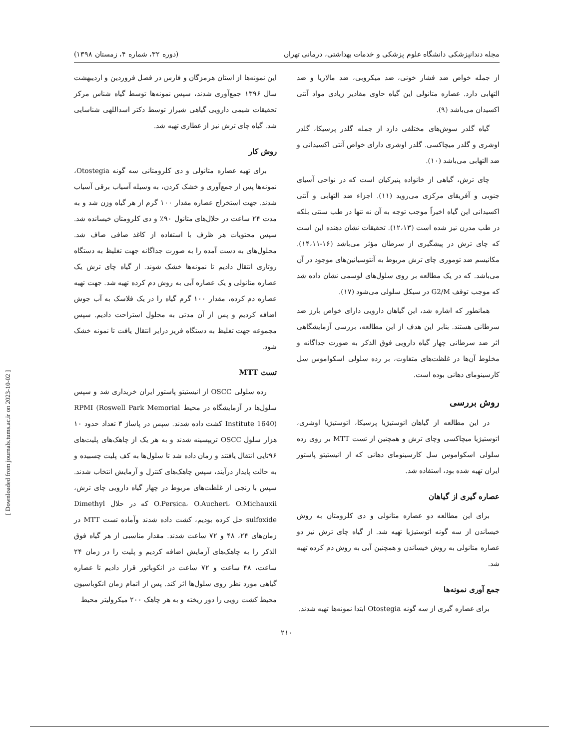مجله دندانپزشکی دانشگاه علوم پزشکی و خدمات بهداشتی، درمانی تهران (دوره ۳۲، شماره ۴، زمستان ۱۳۹۸)
از جمله خواص ضد فشار خونی، ضد میکروبی، ضد مالاریا و ضد التهابی دارد. عصاره متانولی این گیاه حاوی مقادیر زیادی مواد آنتی اکسیدان می‌باشد (۹).
گیاه گلدر سوش‌های مختلفی دارد از جمله گلدر پرسیکا، گلدر اوشری و گلدر میچاکسی. گلدر اوشری دارای خواص آنتی اکسیدانی و ضد التهابی می‌باشد (۱۰).
چای ترش، گیاهی از خانواده پنیرکیان است که در نواحی آسیای جنوبی و آفریقای مرکزی می‌روید (۱۱). اجزاء ضد التهابی و آنتی اکسیدانی این گیاه اخیراً موجب توجه به آن نه تنها در طب سنتی بلکه در طب مدرن نیز شده است (۱۲،۱۳). تحقیقات نشان دهنده این است که چای ترش در پیشگیری از سرطان مؤثر می‌باشد (۱۶-۱۴،۱۱). مکانیسم ضد توموری چای ترش مربوط به آنتوسیانین‌های موجود در آن می‌باشد. که در یک مطالعه بر روی سلول‌های لوسمی نشان داده شد که موجب توقف G2/M در سیکل سلولی می‌شود (۱۷).
همانطور که اشاره شد، این گیاهان دارویی دارای خواص بارز ضد سرطانی هستند. بنابر این هدف از این مطالعه، بررسی آزمایشگاهی اثر ضد سرطانی چهار گیاه دارویی فوق الذکر به صورت جداگانه و مخلوط آن‌ها در غلظت‌های متفاوت، بر رده سلولی اسکواموس سل کارسینومای دهانی بوده است.
روش بررسی
در این مطالعه از گیاهان اتوستیژیا پرسیکا، اتوستیژیا اوشری، اتوستیژیا میچاکسی وچای ترش و همچنین از تست MTT بر روی رده سلولی اسکواموس سل کارسینومای دهانی که از انیستیتو پاستور ایران تهیه شده بود، استفاده شد.
عصاره گیری از گیاهان
برای این مطالعه دو عصاره متانولی و دی کلرومتان به روش خیساندن از سه گونه اتوستیژیا تهیه شد. از گیاه چای ترش نیز دو عصاره متانولی به روش خیساندن و همچنین آبی به روش دم کرده تهیه شد.
جمع آوری نمونه‌ها
برای عصاره گیری از سه گونه Otostegia ابتدا نمونه‌ها تهیه شدند.
این نمونه‌ها از استان هرمزگان و فارس در فصل فروردین و اردیبهشت سال ۱۳۹۶ جمع‌آوری شدند، سپس نمونه‌ها توسط گیاه شناس مرکز تحقیقات شیمی دارویی گیاهی شیراز توسط دکتر اسداللهی شناسایی شد. گیاه چای ترش نیز از عطاری تهیه شد.
روش کار
برای تهیه عصاره متانولی و دی کلرومتانی سه گونه Otostegia، نمونه‌ها پس از جمع‌آوری و خشک کردن، به وسیله آسیاب برقی آسیاب شدند. جهت استخراج عصاره مقدار ۱۰۰ گرم از هر گیاه وزن شد و به مدت ۲۴ ساعت در حلال‌های متانول ۹۰٪ و دی کلرومتان خیسانده شد. سپس محتویات هر ظرف با استفاده از کاغذ صافی صاف شد. محلول‌های به دست آمده را به صورت جداگانه جهت تغلیظ به دستگاه روتاری انتقال دادیم تا نمونه‌ها خشک شوند. از گیاه چای ترش یک عصاره متانولی و یک عصاره آبی به روش دم کرده تهیه شد. جهت تهیه عصاره دم کرده، مقدار ۱۰۰ گرم گیاه را در یک فلاسک به آب جوش اضافه کردیم و پس از آن مدتی به محلول استراحت دادیم. سپس مجموعه جهت تغلیظ به دستگاه فریز درایر انتقال یافت تا نمونه خشک شود.
تست MTT
رده سلولی OSCC از انیستیتو پاستور ایران خریداری شد و سپس سلول‌ها در آزمایشگاه در محیط RPMI (Roswell Park Memorial Institute 1640) کشت داده شدند. سپس در پاساژ ۳ تعداد حدود ۱۰ هزار سلول OSCC تریپسینه شدند و به هر یک از چاهک‌های پلیت‌های ۹۶تایی انتقال یافتند و زمان داده شد تا سلول‌ها به کف پلیت چسبیده و به حالت پایدار درآیند، سپس چاهک‌های کنترل و آزمایش انتخاب شدند. سپس با رنجی از غلظت‌های مربوط در چهار گیاه دارویی چای ترش، O.Persica، O.Aucheri، O.Michauxii که در حلال Dimethyl sulfoxide حل کرده بودیم، کشت داده شدند وآماده تست MTT در زمان‌های ۲۴، ۴۸ و ۷۲ ساعت شدند. مقدار مناسبی از هر گیاه فوق الذکر را به چاهک‌های آزمایش اضافه کردیم و پلیت را در زمان ۲۴ ساعت، ۴۸ ساعت و ۷۲ ساعت در انکوباتور قرار دادیم تا عصاره گیاهی مورد نظر روی سلول‌ها اثر کند. پس از اتمام زمان انکوباسیون محیط کشت رویی را دور ریخته و به هر چاهک ۲۰۰ میکرولیتر محیط
۲۱۰
[ Downloaded from journals.tums.ac.ir on 2023-10-02 ]